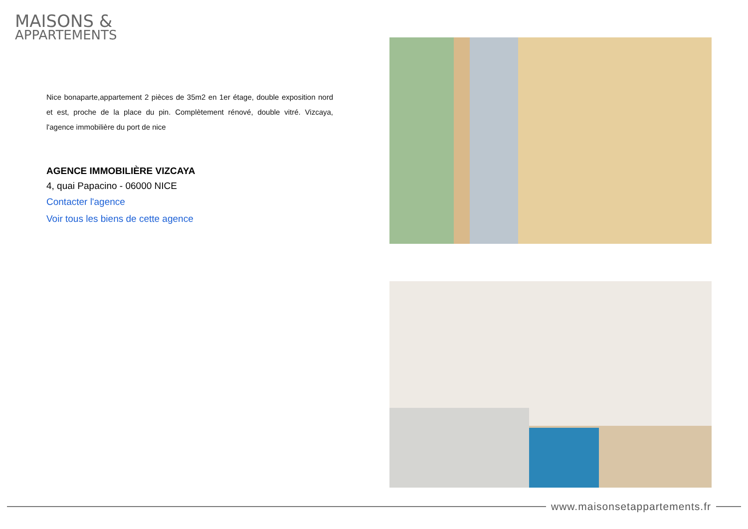MAISONS &
APPARTEMENTS
Nice bonaparte,appartement 2 pièces de 35m2 en 1er étage, double exposition nord et est, proche de la place du pin. Complètement rénové, double vitré. Vizcaya, l'agence immobilière du port de nice
AGENCE IMMOBILIÈRE VIZCAYA
4, quai Papacino - 06000 NICE
Contacter l'agence
Voir tous les biens de cette agence
www.maisonsetappartements.fr